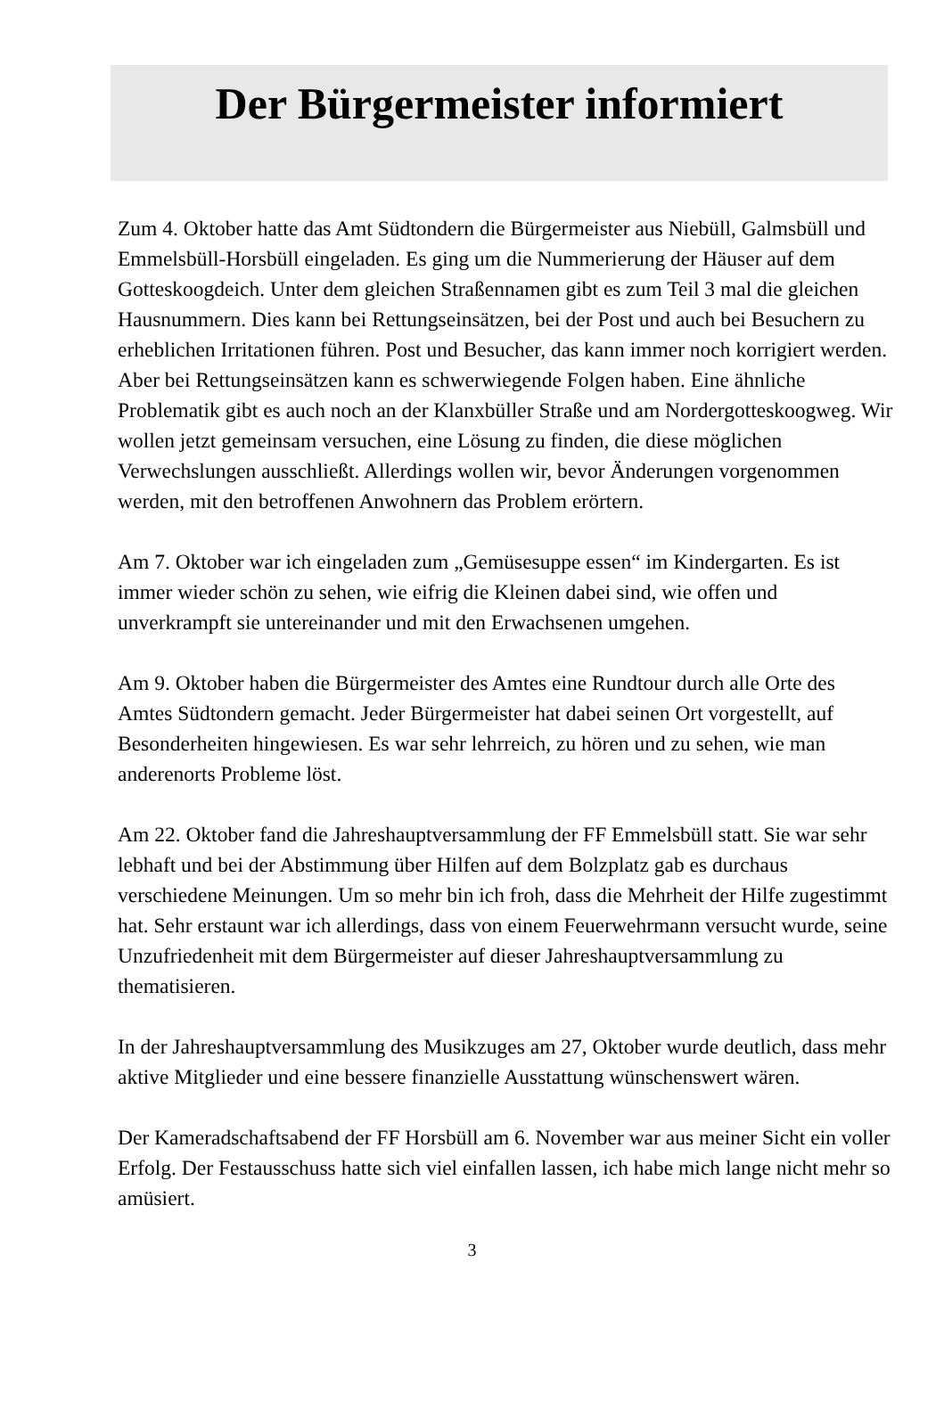Der Bürgermeister informiert
Zum 4. Oktober hatte das Amt Südtondern die Bürgermeister aus Niebüll, Galmsbüll und Emmelsbüll-Horsbüll eingeladen. Es ging um die Nummerierung der Häuser auf dem Gotteskoogdeich. Unter dem gleichen Straßennamen gibt es zum Teil 3 mal die gleichen Hausnummern. Dies kann bei Rettungseinsätzen, bei der Post und auch bei Besuchern zu erheblichen Irritationen führen. Post und Besucher, das kann immer noch korrigiert werden. Aber bei Rettungseinsätzen kann es schwerwiegende Folgen haben. Eine ähnliche Problematik gibt es auch noch an der Klanxbüller Straße und am Nordergotteskoogweg. Wir wollen jetzt gemeinsam versuchen, eine Lösung zu finden, die diese möglichen Verwechslungen ausschließt. Allerdings wollen wir, bevor Änderungen vorgenommen werden, mit den betroffenen Anwohnern das Problem erörtern.
Am 7. Oktober war ich eingeladen zum „Gemüsesuppe essen“ im Kindergarten. Es ist immer wieder schön zu sehen, wie eifrig die Kleinen dabei sind, wie offen und unverkrampft sie untereinander und mit den Erwachsenen umgehen.
Am 9. Oktober haben die Bürgermeister des Amtes eine Rundtour durch alle Orte des Amtes Südtondern gemacht. Jeder Bürgermeister hat dabei seinen Ort vorgestellt, auf Besonderheiten hingewiesen. Es war sehr lehrreich, zu hören und zu sehen, wie man anderenorts Probleme löst.
Am 22. Oktober fand die Jahreshauptversammlung der FF Emmelsbüll statt. Sie war sehr lebhaft und bei der Abstimmung über Hilfen auf dem Bolzplatz gab es durchaus verschiedene Meinungen. Um so mehr bin ich froh, dass die Mehrheit der Hilfe zugestimmt hat. Sehr erstaunt war ich allerdings, dass von einem Feuerwehrmann versucht wurde, seine Unzufriedenheit mit dem Bürgermeister auf dieser Jahreshauptversammlung zu thematisieren.
In der Jahreshauptversammlung des Musikzuges am 27, Oktober wurde deutlich, dass mehr aktive Mitglieder und eine bessere finanzielle Ausstattung wünschenswert wären.
Der Kameradschaftsabend der FF Horsbüll am 6. November war aus meiner Sicht ein voller Erfolg. Der Festausschuss hatte sich viel einfallen lassen, ich habe mich lange nicht mehr so amüsiert.
3